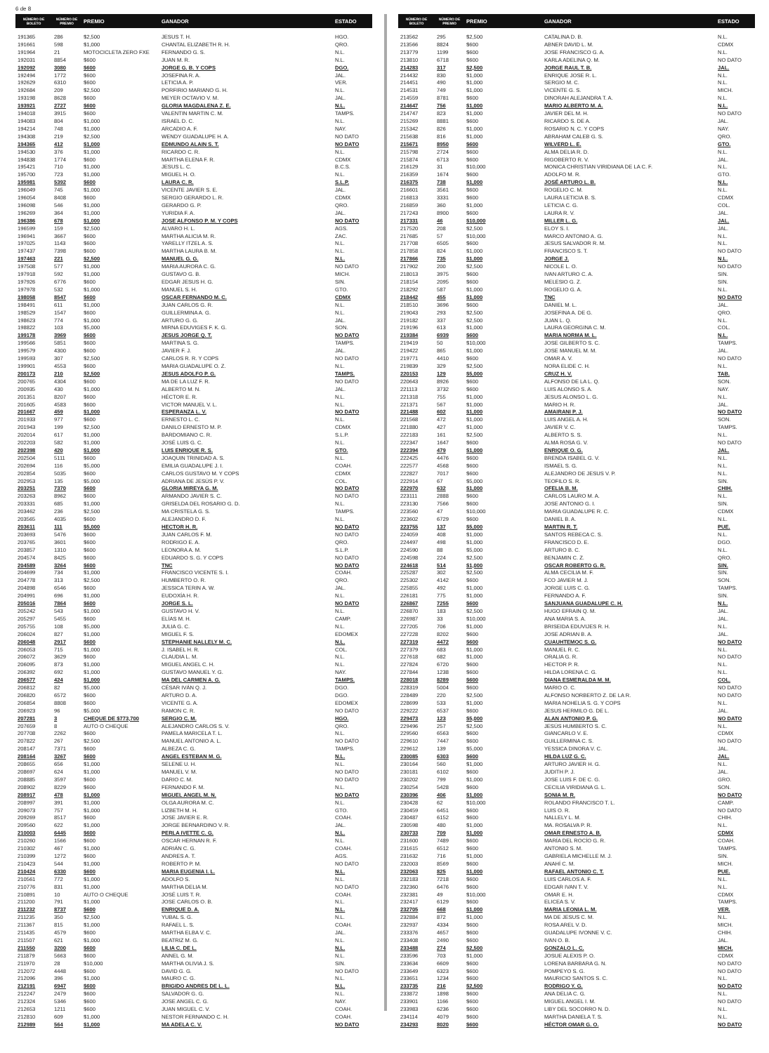6 de 8
| NÚMERO DE BOLETO | NÚMERO DE PREMIO | PREMIO | GANADOR | ESTADO |
| --- | --- | --- | --- | --- |
| 191365 | 286 | $2,500 | JESUS T. H. | HGO. |
| 191661 | 598 | $1,000 | CHANTAL ELIZABETH R. H. | QRO. |
| 191964 | 21 | MOTOCICLETA ZERO FXE | FERNANDO G. S. | N.L. |
| 192031 | 8854 | $600 | JUAN M. R. | N.L. |
| 192092 | 3080 | $600 | JORGE G. B. Y COPS | DGO. |
| 192494 | 1772 | $600 | JOSEFINA R. A. | JAL. |
| 192629 | 6310 | $600 | LETICIA A. P. | VER. |
| 192684 | 209 | $2,500 | PORFIRIO MARIANO G. H. | N.L. |
| 193198 | 8628 | $600 | MEYER OCTAVIO V. M. | JAL. |
| 193921 | 2727 | $600 | GLORIA MAGDALENA Z. E. | N.L. |
| 194018 | 3915 | $600 | VALENTIN MARTIN C. M. | TAMPS. |
| 194083 | 804 | $1,000 | ISRAEL D. C. | N.L. |
| 194214 | 748 | $1,000 | ARCADIO A. F. | NAY. |
| 194308 | 219 | $2,500 | WENDY GUADALUPE H. A. | NO DATO |
| 194365 | 412 | $1,000 | EDMUNDO ALAIN S. T. | NO DATO |
| 194530 | 376 | $1,000 | RICARDO C. R. | N.L. |
| 194838 | 1774 | $600 | MARTHA ELENA F. R. | CDMX |
| 195421 | 710 | $1,000 | JESUS L. C. | B.C.S. |
| 195700 | 723 | $1,000 | MIGUEL H. O. | N.L. |
| 195981 | 5392 | $600 | LAURA C. R. | S.L.P. |
| 196049 | 745 | $1,000 | VICENTE JAVIER S. E. | JAL. |
| 196054 | 8408 | $600 | SERGIO GERARDO L. R. | CDMX |
| 196098 | 546 | $1,000 | GERARDO G. P. | QRO. |
| 196269 | 364 | $1,000 | YURIDIA F. A. | JAL. |
| 196386 | 678 | $1,000 | JOSE ALFONSO P. M. Y COPS | NO DATO |
| 196599 | 159 | $2,500 | ALVARO H. L. | AGS. |
| 196941 | 3667 | $600 | MARTHA ALICIA M. R. | ZAC. |
| 197025 | 1143 | $600 | YARELLY ITZEL A. S. | N.L. |
| 197437 | 7398 | $600 | MARTHA LAURA B. M. | N.L. |
| 197463 | 221 | $2,500 | MANUEL G. G. | N.L. |
| 197508 | 577 | $1,000 | MARIA AURORA C. G. | NO DATO |
| 197918 | 592 | $1,000 | GUSTAVO G. B. | MICH. |
| 197926 | 6776 | $600 | EDGAR JESUS H. G. | SIN. |
| 197978 | 532 | $1,000 | MANUEL S. H. | GTO. |
| 198058 | 8547 | $600 | OSCAR FERNANDO M. C. | CDMX |
| 198491 | 611 | $1,000 | JUAN CARLOS G. R. | N.L. |
| 198529 | 1547 | $600 | GUILLERMINA A. G. | N.L. |
| 198623 | 774 | $1,000 | ARTURO G. G. | JAL. |
| 198822 | 103 | $5,000 | MIRNA EDUVIGES F. K. G. | SON. |
| 199178 | 3969 | $600 | JESUS JORGE Q. T. | NO DATO |
| 199566 | 5851 | $600 | MARTINA S. G. | TAMPS. |
| 199579 | 4300 | $600 | JAVIER F. J. | JAL. |
| 199593 | 307 | $2,500 | CARLOS R. R. Y COPS | NO DATO |
| 199901 | 4553 | $600 | MARIA GUADALUPE O. Z. | N.L. |
| 200173 | 210 | $2,500 | JESUS ADOLFO P. G. | TAMPS. |
| 200765 | 4304 | $600 | MA DE LA LUZ F. R. | NO DATO |
| 200935 | 430 | $1,000 | ALBERTO M. N. | JAL. |
| 201351 | 8207 | $600 | HÉCTOR E. R. | N.L. |
| 201605 | 4583 | $600 | VICTOR MANUEL V. L. | N.L. |
| 201667 | 459 | $1,000 | ESPERANZA L. V. | NO DATO |
| 201933 | 977 | $600 | ERNESTO L. C. | N.L. |
| 201943 | 199 | $2,500 | DANILO ERNESTO M. P. | CDMX |
| 202014 | 617 | $1,000 | BARDOMIANO C. R. | S.L.P. |
| 202203 | 582 | $1,000 | JOSÉ LUIS G. C. | N.L. |
| 202398 | 420 | $1,000 | LUIS ENRIQUE R. S. | GTO. |
| 202504 | 5111 | $600 | JOAQUIN TRINIDAD A. S. | N.L. |
| 202694 | 116 | $5,000 | EMILIA GUADALUPE J. I. | COAH. |
| 202854 | 5035 | $600 | CARLOS GUSTAVO M. Y COPS | CDMX |
| 202953 | 135 | $5,000 | ADRIANA DE JESÚS P. V. | COL. |
| 203251 | 7370 | $600 | GLORIA MIREYA G. M. | NO DATO |
| 203263 | 8962 | $600 | ARMANDO JAVIER S. C. | NO DATO |
| 203331 | 685 | $1,000 | GRISELDA DEL ROSARIO G. D. | N.L. |
| 203462 | 236 | $2,500 | MA CRISTELA G. S. | TAMPS. |
| 203565 | 4035 | $600 | ALEJANDRO D. F. | N.L. |
| 203611 | 111 | $5,000 | HECTOR H. R. | NO DATO |
| 203693 | 5476 | $600 | JUAN CARLOS F. M. | NO DATO |
| 203765 | 3601 | $600 | RODRIGO E. A. | QRO. |
| 203857 | 1310 | $600 | LEONORA A. M. | S.L.P. |
| 204574 | 8425 | $600 | EDUARDO S. G. Y COPS | NO DATO |
| 204589 | 3264 | $600 | TNC | NO DATO |
| 204699 | 734 | $1,000 | FRANCISCO VICENTE S. I. | COAH. |
| 204778 | 313 | $2,500 | HUMBERTO O. R. | QRO. |
| 204898 | 6546 | $600 | JESSICA TERIN A. W. | JAL. |
| 204991 | 696 | $1,000 | EUDOXÍA H. R. | N.L. |
| 205016 | 7864 | $600 | JORGE S. L. | NO DATO |
| 205242 | 543 | $1,000 | GUSTAVO H. V. | N.L. |
| 205297 | 5455 | $600 | ELÍAS M. H. | CAMP. |
| 205755 | 108 | $5,000 | JULIA G. C. | N.L. |
| 206024 | 827 | $1,000 | MIGUEL F. S. | EDOMEX |
| 206048 | 2917 | $600 | STEPHANIE NALLELY M. C. | N.L. |
| 206053 | 715 | $1,000 | J. ISABEL H. R. | COL. |
| 206072 | 3629 | $600 | CLAUDIA L. M. | N.L. |
| 206095 | 873 | $1,000 | MIGUEL ANGEL C. H. | N.L. |
| 206392 | 692 | $1,000 | GUSTAVO MANUEL Y. G. | NAY. |
| 206577 | 424 | $1,000 | MA DEL CARMEN A. G. | TAMPS. |
| 206812 | 82 | $5,000 | CÉSAR IVÁN Q. J. | DGO. |
| 206820 | 6572 | $600 | ARTURO D. A. | DGO. |
| 206854 | 8808 | $600 | VICENTE G. A. | EDOMEX |
| 206923 | 96 | $5,000 | RAMON C. R. | NO DATO |
| 207281 | 3 | CHEQUE DE $773,700 | SERGIO C. M. | HGO. |
| 207659 | 8 | AUTO O CHEQUE | ALEJANDRO CARLOS S. V. | QRO. |
| 207708 | 2262 | $600 | PAMELA MARICELA T. L. | N.L. |
| 207822 | 267 | $2,500 | MANUEL ANTONIO A. L. | NO DATO |
| 208147 | 7371 | $600 | ALBEZA C. G. | TAMPS. |
| 208164 | 3267 | $600 | ANGEL ESTEBAN M. G. | N.L. |
| 208655 | 656 | $1,000 | SELENE U. H. | N.L. |
| 208697 | 624 | $1,000 | MANUEL V. M. | NO DATO |
| 208885 | 3597 | $600 | DARIO C. M. | NO DATO |
| 208902 | 8229 | $600 | FERNANDO F. M. | N.L. |
| 208917 | 478 | $1,000 | MIGUEL ANGEL M. N. | NO DATO |
| 208997 | 391 | $1,000 | OLGA AURORA M. C. | N.L. |
| 209073 | 757 | $1,000 | LIZBETH M. H. | GTO. |
| 209269 | 8517 | $600 | JOSE JAVIER E. R. | COAH. |
| 209560 | 622 | $1,000 | JORGE BERNARDINO V. R. | JAL. |
| 210003 | 6445 | $600 | PERLA IVETTE C. G. | N.L. |
| 210260 | 1566 | $600 | OSCAR HERNAN R. F. | N.L. |
| 210302 | 467 | $1,000 | ADRIÁN C. G. | COAH. |
| 210399 | 1272 | $600 | ANDRES A. T. | AGS. |
| 210423 | 544 | $1,000 | ROBERTO P. M. | NO DATO |
| 210424 | 6330 | $600 | MARIA EUGENIA I. L. | N.L. |
| 210561 | 772 | $1,000 | ADOLFO S. | N.L. |
| 210776 | 831 | $1,000 | MARTHA DELIA M. | NO DATO |
| 210891 | 10 | AUTO O CHEQUE | JOSÉ LUIS T. R. | COAH. |
| 211200 | 791 | $1,000 | JOSE CARLOS O. B. | N.L. |
| 211232 | 8737 | $600 | ENRIQUE D. A. | N.L. |
| 211235 | 350 | $2,500 | YUBAL S. G. | N.L. |
| 211367 | 815 | $1,000 | RAFAEL L. S. | COAH. |
| 211435 | 4579 | $600 | MARTHA ELBA V. C. | JAL. |
| 211507 | 621 | $1,000 | BEATRIZ M. G. | N.L. |
| 211550 | 3200 | $600 | LILIA C. DE L. | N.L. |
| 211879 | 5663 | $600 | ANNEL G. M. | N.L. |
| 211970 | 28 | $10,000 | MARTHA OLIVIA J. S. | SIN. |
| 212072 | 4448 | $600 | DAVID G. G. | NO DATO |
| 212096 | 396 | $1,000 | MAURO C. G. | N.L. |
| 212191 | 6947 | $600 | BRIGIDO ANDRES DE L. L. | N.L. |
| 212247 | 2479 | $600 | SALVADOR G. G. | N.L. |
| 212324 | 5346 | $600 | JOSE ANGEL C. G. | NAY. |
| 212653 | 1211 | $600 | JUAN MIGUEL C. V. | COAH. |
| 212810 | 609 | $1,000 | NESTOR FERNANDO C. H. | COAH. |
| 212989 | 564 | $1,000 | MA ADELA C. V. | NO DATO |
| NÚMERO DE BOLETO | NÚMERO DE PREMIO | PREMIO | GANADOR | ESTADO |
| --- | --- | --- | --- | --- |
| 213562 | 295 | $2,500 | CATALINA D. B. | N.L. |
| 213566 | 8824 | $600 | ABNER DAVID L. M. | CDMX |
| 213779 | 1199 | $600 | JOSE FRANCISCO G. A. | N.L. |
| 213810 | 6718 | $600 | KARLA ADELINA Q. M. | NO DATO |
| 214283 | 317 | $2,500 | JORGE RAUL T. B. | JAL. |
| 214432 | 830 | $1,000 | ENRIQUE JOSE R. L. | N.L. |
| 214451 | 490 | $1,000 | SERGIO M. C. | N.L. |
| 214531 | 749 | $1,000 | VICENTE G. S. | MICH. |
| 214559 | 8781 | $600 | DINORAH ALEJANDRA T. A. | N.L. |
| 214647 | 756 | $1,000 | MARIO ALBERTO M. A. | N.L. |
| 214747 | 823 | $1,000 | JAVIER DEL M. H. | NO DATO |
| 215269 | 8881 | $600 | RICARDO S. DE A. | JAL. |
| 215342 | 826 | $1,000 | ROSARIO N. C. Y COPS | NAY. |
| 215638 | 816 | $1,000 | ABRAHAM CALEB G. S. | QRO. |
| 215671 | 8950 | $600 | WILVERD L. E. | GTO. |
| 215798 | 2724 | $600 | ALMA DELIA R. D. | N.L. |
| 215874 | 6713 | $600 | RIGOBERTO R. V. | JAL. |
| 216129 | 31 | $10,000 | MONICA CHRISTIAN VIRIDIANA DE LA C. F. | N.L. |
| 216359 | 1674 | $600 | ADOLFO M. R. | GTO. |
| 216375 | 738 | $1,000 | JOSÉ ARTURO L. B. | N.L. |
| 216601 | 3561 | $600 | ROGELIO C. M. | N.L. |
| 216813 | 3331 | $600 | LAURA LETICIA B. S. | CDMX |
| 216859 | 360 | $1,000 | LETICIA C. G. | COL. |
| 217243 | 8900 | $600 | LAURA R. V. | JAL. |
| 217331 | 46 | $10,000 | MILLER L. G. | JAL. |
| 217520 | 208 | $2,500 | ELOY S. I. | JAL. |
| 217685 | 57 | $10,000 | MARCO ANTONIO A. G. | N.L. |
| 217708 | 6505 | $600 | JESUS SALVADOR R. M. | N.L. |
| 217858 | 824 | $1,000 | FRANCISCO S. T. | NO DATO |
| 217866 | 735 | $1,000 | JORGE J. | N.L. |
| 217902 | 200 | $2,500 | NICOLE L. O. | NO DATO |
| 218013 | 3975 | $600 | IVAN ARTURO C. A. | SIN. |
| 218154 | 2095 | $600 | MELESIO G. Z. | SIN. |
| 218292 | 587 | $1,000 | ROGELIO G. A. | N.L. |
| 218442 | 455 | $1,000 | TNC | NO DATO |
| 218510 | 3696 | $600 | DANIEL M. L. | JAL. |
| 219043 | 293 | $2,500 | JOSEFINA A. DE G. | QRO. |
| 219182 | 337 | $2,500 | JUAN L. Q. | N.L. |
| 219196 | 613 | $1,000 | LAURA GEORGINA C. M. | COL. |
| 219384 | 6939 | $600 | MARIA NORMA M. L. | N.L. |
| 219419 | 50 | $10,000 | JOSE GILBERTO S. C. | TAMPS. |
| 219422 | 865 | $1,000 | JOSE MANUEL M. M. | JAL. |
| 219771 | 4410 | $600 | OMAR A. V. | NO DATO |
| 219839 | 329 | $2,500 | NORA ELIDE C. H. | N.L. |
| 220153 | 129 | $5,000 | CRUZ H. V. | TAB. |
| 220643 | 8926 | $600 | ALFONSO DE LA L. Q. | SON. |
| 221113 | 3732 | $600 | LUIS ALONSO S. A. | NAY. |
| 221318 | 755 | $1,000 | JESUS ALONSO L. G. | N.L. |
| 221371 | 567 | $1,000 | MARIO H. R. | JAL. |
| 221488 | 602 | $1,000 | AMAIRANI P. J. | NO DATO |
| 221568 | 472 | $1,000 | LUIS ANGEL A. H. | SON. |
| 221880 | 427 | $1,000 | JAVIER V. C. | TAMPS. |
| 222183 | 161 | $2,500 | ALBERTO S. S. | N.L. |
| 222347 | 1647 | $600 | ALMA ROSA G. V. | NO DATO |
| 222394 | 479 | $1,000 | ENRIQUE O. G. | JAL. |
| 222425 | 4476 | $600 | BRENDA ISABEL G. V. | N.L. |
| 222577 | 4568 | $600 | ISMAEL S. G. | N.L. |
| 222827 | 7017 | $600 | ALEJANDRO DE JESUS V. P. | N.L. |
| 222914 | 67 | $5,000 | TEOFILO S. R. | SIN. |
| 222970 | 632 | $1,000 | OFELIA B. M. | CHIH. |
| 223111 | 2888 | $600 | CARLOS LAURO M. A. | N.L. |
| 223130 | 7566 | $600 | JOSE ANTONIO G. I. | SIN. |
| 223560 | 47 | $10,000 | MARIA GUADALUPE R. C. | CDMX |
| 223602 | 6729 | $600 | DANIEL B. A. | N.L. |
| 223755 | 137 | $5,000 | MARTIN R. T. | PUE. |
| 224059 | 408 | $1,000 | SANTOS REBECA C. S. | N.L. |
| 224497 | 498 | $1,000 | FRANCISCO D. E. | DGO. |
| 224590 | 88 | $5,000 | ARTURO B. C. | N.L. |
| 224598 | 224 | $2,500 | BENJAMIN C. Z. | QRO. |
| 224618 | 514 | $1,000 | OSCAR ROBERTO G. R. | SIN. |
| 225287 | 302 | $2,500 | ALMA CECILIA M. F. | SIN. |
| 225302 | 4142 | $600 | FCO JAVIER M. J. | SON. |
| 225855 | 492 | $1,000 | JORGE LUIS C. G. | TAMPS. |
| 226181 | 775 | $1,000 | FERNANDO A. F. | SIN. |
| 226867 | 7255 | $600 | SANJUANA GUADALUPE C. H. | N.L. |
| 226870 | 183 | $2,500 | HUGO EFRAIN Q. M. | JAL. |
| 226987 | 33 | $10,000 | ANA MARIA S. A. | JAL. |
| 227205 | 706 | $1,000 | BRISEIDA EDUVIJES R. H. | N.L. |
| 227228 | 8202 | $600 | JOSE ADRIAN B. A. | JAL. |
| 227319 | 4472 | $600 | CUAUHTEMOC S. G. | NO DATO |
| 227379 | 683 | $1,000 | MANUEL R. C. | N.L. |
| 227618 | 682 | $1,000 | ORALIA G. R. | NO DATO |
| 227824 | 6720 | $600 | HECTOR P. R. | N.L. |
| 227844 | 1238 | $600 | HILDA LORENA C. G. | N.L. |
| 228018 | 8289 | $600 | DIANA ESMERALDA M. M. | COL. |
| 228319 | 5004 | $600 | MARIO O. C. | NO DATO |
| 228489 | 220 | $2,500 | ALFONSO NORBERTO Z. DE LA R. | NO DATO |
| 228699 | 533 | $1,000 | MARIA NOHELIA S. G. Y COPS | N.L. |
| 229222 | 6537 | $600 | JESUS HERMILO G. DE L. | JAL. |
| 229473 | 123 | $5,000 | ALAN ANTONIO P. G. | NO DATO |
| 229496 | 257 | $2,500 | JESÚS HUMBERTO S. C. | N.L. |
| 229560 | 6563 | $600 | GIANCARLO V. E. | CDMX |
| 229610 | 7447 | $600 | GUILLERMINA C. S. | NO DATO |
| 229612 | 139 | $5,000 | YESSICA DINORA V. C. | JAL. |
| 230085 | 6303 | $600 | HILDA LUZ G. C. | JAL. |
| 230164 | 560 | $1,000 | ARTURO JAVIER H. G. | N.L. |
| 230181 | 6102 | $600 | JUDITH P. J. | JAL. |
| 230202 | 799 | $1,000 | JOSE LUIS F. DE C. G. | GRO. |
| 230254 | 5428 | $600 | CECILIA VIRIDIANA G. L. | SON. |
| 230396 | 406 | $1,000 | SONIA M. R. | NO DATO |
| 230428 | 62 | $10,000 | ROLANDO FRANCISCO T. L. | CAMP. |
| 230459 | 6451 | $600 | LUIS O. R. | NO DATO |
| 230487 | 6152 | $600 | NALLELY L. M. | CHIH. |
| 230598 | 480 | $1,000 | MA. ROSALVA P. R. | N.L. |
| 230733 | 709 | $1,000 | OMAR ERNESTO A. B. | CDMX |
| 231600 | 7489 | $600 | MARÍA DEL ROCÍO G. R. | COAH. |
| 231615 | 6512 | $600 | ANTONIO S. M. | TAMPS. |
| 231632 | 716 | $1,000 | GABRIELA MICHELLE M. J. | SIN. |
| 232003 | 8569 | $600 | ANAHÍ C. M. | MICH. |
| 232063 | 825 | $1,000 | RAFAEL ANTONIO C. T. | PUE. |
| 232183 | 7218 | $600 | LUIS CARLOS A. F. | N.L. |
| 232360 | 6476 | $600 | EDGAR IVAN T. V. | N.L. |
| 232381 | 49 | $10,000 | OMAR E. H. | CDMX |
| 232417 | 6129 | $600 | ELICEA S. V. | TAMPS. |
| 232705 | 668 | $1,000 | MARIA LEONIA L. M. | VER. |
| 232884 | 872 | $1,000 | MA DE JESUS C. M. | N.L. |
| 232937 | 4334 | $600 | ROSA AREL V. D. | MICH. |
| 233376 | 4657 | $600 | GUADALUPE IVONNE V. C. | CHIH. |
| 233408 | 2490 | $600 | IVAN O. B. | JAL. |
| 233488 | 274 | $2,500 | GONZALO L. C. | MICH. |
| 233596 | 703 | $1,000 | JOSUE ALEXIS P. O. | CDMX |
| 233634 | 6609 | $600 | LORENA BARBARA G. N. | NO DATO |
| 233649 | 6323 | $600 | POMPEYO S. G. | NO DATO |
| 233651 | 1234 | $600 | MAURICIO SANTOS S. C. | N.L. |
| 233735 | 216 | $2,500 | RODRIGO Y. G. | NO DATO |
| 233872 | 1898 | $600 | ANA DELIA C. G. | N.L. |
| 233901 | 1166 | $600 | MIGUEL ANGEL I. M. | NO DATO |
| 233983 | 6236 | $600 | LIBY DEL SOCORRO N. D. | N.L. |
| 234114 | 4079 | $600 | MARTHA DANIELA T. S. | N.L. |
| 234293 | 8020 | $600 | HÉCTOR OMAR G. O. | NO DATO |